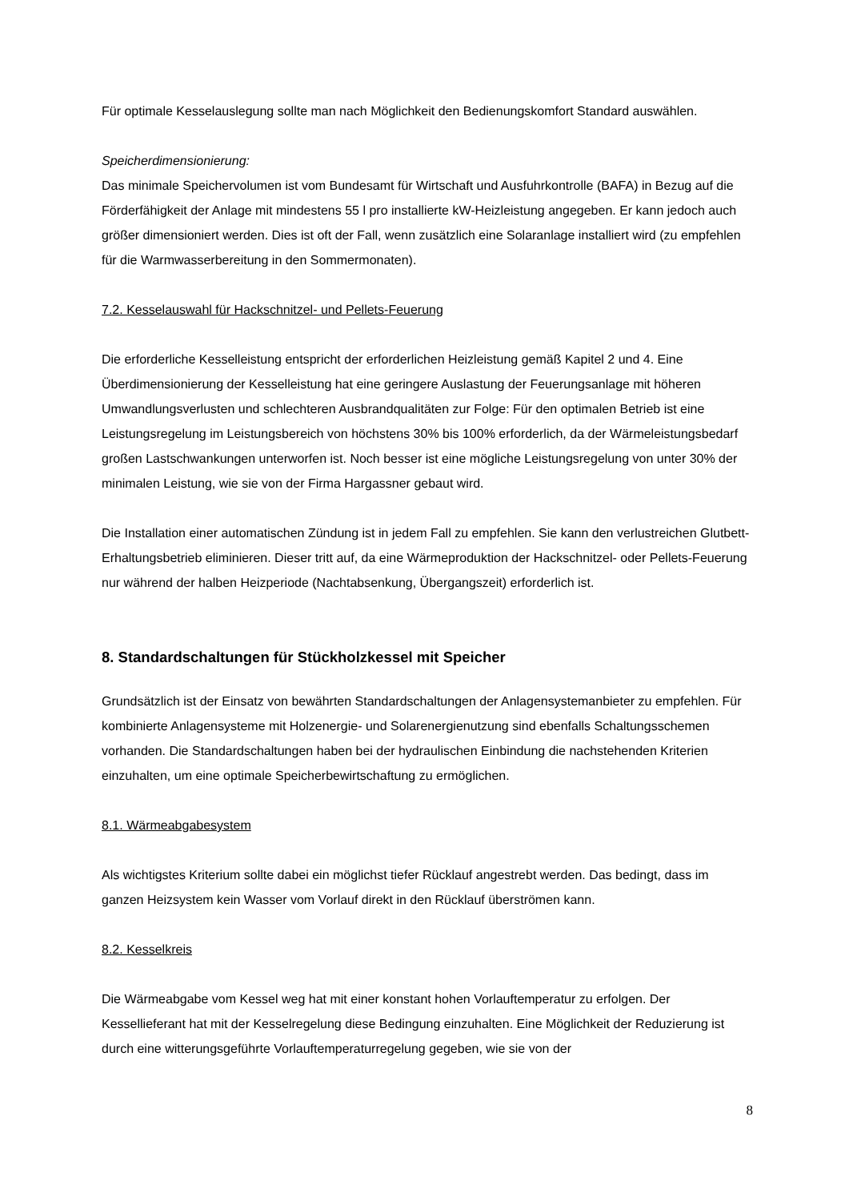Für optimale Kesselauslegung sollte man nach Möglichkeit den Bedienungskomfort Standard auswählen.
Speicherdimensionierung:
Das minimale Speichervolumen ist vom Bundesamt für Wirtschaft und Ausfuhrkontrolle (BAFA) in Bezug auf die Förderfähigkeit der Anlage mit mindestens 55 l pro installierte kW-Heizleistung angegeben. Er kann jedoch auch größer dimensioniert werden. Dies ist oft der Fall, wenn zusätzlich eine Solaranlage installiert wird (zu empfehlen für die Warmwasserbereitung in den Sommermonaten).
7.2. Kesselauswahl für Hackschnitzel- und Pellets-Feuerung
Die erforderliche Kesselleistung entspricht der erforderlichen Heizleistung gemäß Kapitel 2 und 4. Eine Überdimensionierung der Kesselleistung hat eine geringere Auslastung der Feuerungsanlage mit höheren Umwandlungsverlusten und schlechteren Ausbrandqualitäten zur Folge: Für den optimalen Betrieb ist eine Leistungsregelung im Leistungsbereich von höchstens 30% bis 100% erforderlich, da der Wärmeleistungsbedarf großen Lastschwankungen unterworfen ist. Noch besser ist eine mögliche Leistungsregelung von unter 30% der minimalen Leistung, wie sie von der Firma Hargassner gebaut wird.
Die Installation einer automatischen Zündung ist in jedem Fall zu empfehlen. Sie kann den verlustreichen Glutbett-Erhaltungsbetrieb eliminieren. Dieser tritt auf, da eine Wärmeproduktion der Hackschnitzel- oder Pellets-Feuerung nur während der halben Heizperiode (Nachtabsenkung, Übergangszeit) erforderlich ist.
8. Standardschaltungen für Stückholzkessel mit Speicher
Grundsätzlich ist der Einsatz von bewährten Standardschaltungen der Anlagensystemanbieter zu empfehlen. Für kombinierte Anlagensysteme mit Holzenergie- und Solarenergienutzung sind ebenfalls Schaltungsschemen vorhanden. Die Standardschaltungen haben bei der hydraulischen Einbindung die nachstehenden Kriterien einzuhalten, um eine optimale Speicherbewirtschaftung zu ermöglichen.
8.1. Wärmeabgabesystem
Als wichtigstes Kriterium sollte dabei ein möglichst tiefer Rücklauf angestrebt werden. Das bedingt, dass im ganzen Heizsystem kein Wasser vom Vorlauf direkt in den Rücklauf überströmen kann.
8.2. Kesselkreis
Die Wärmeabgabe vom Kessel weg hat mit einer konstant hohen Vorlauftemperatur zu erfolgen. Der Kessellieferant hat mit der Kesselregelung diese Bedingung einzuhalten. Eine Möglichkeit der Reduzierung ist durch eine witterungsgeführte Vorlauftemperaturregelung gegeben, wie sie von der
8